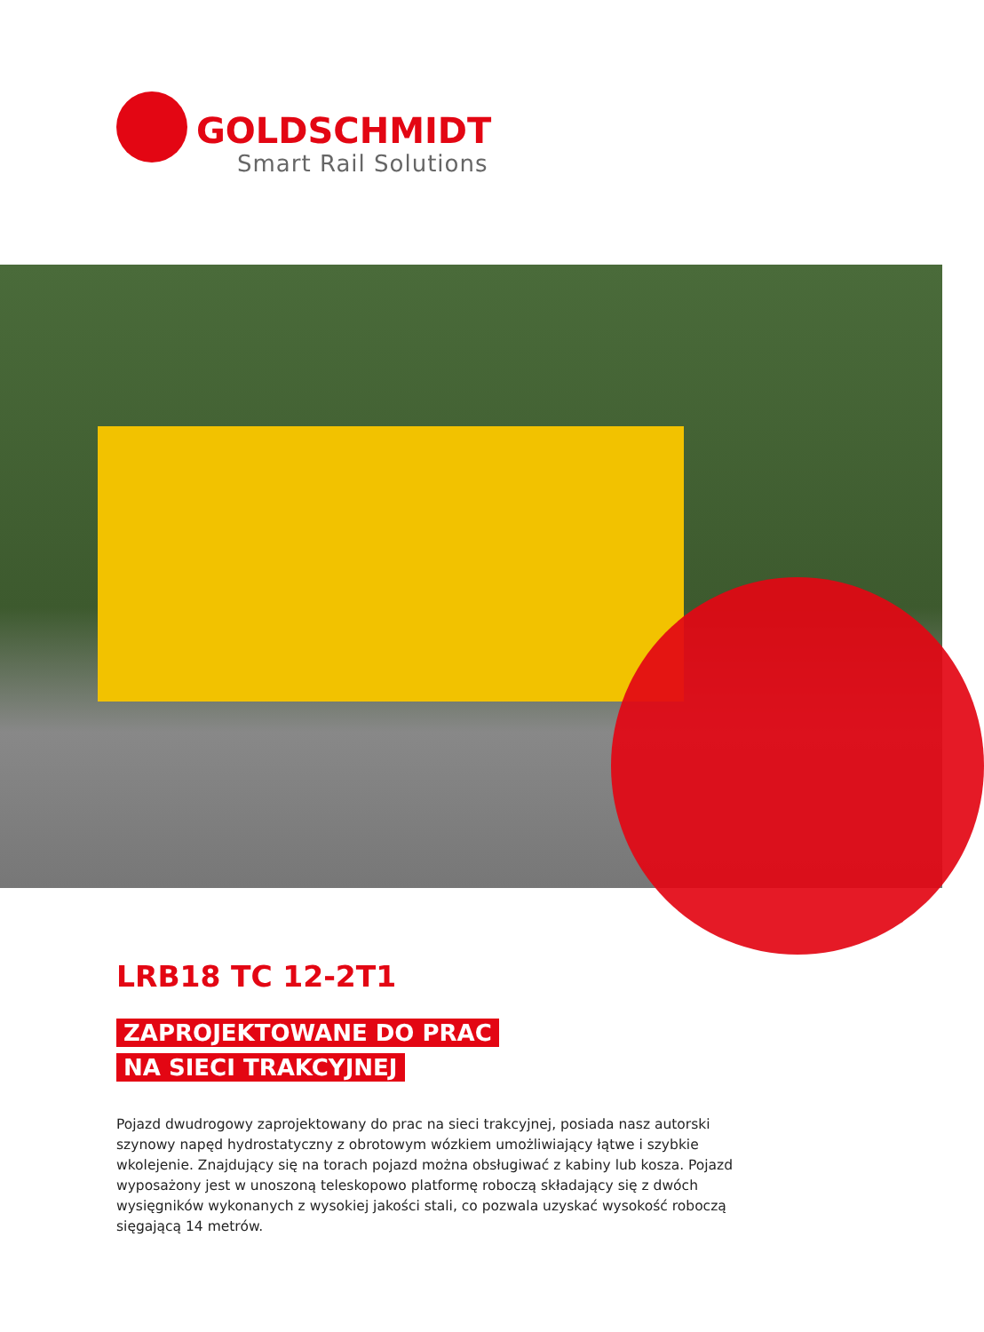GOLDSCHMIDT
Smart Rail Solutions
LRB18 TC 12-2T1
ZAPROJEKTOWANE DO PRAC
NA SIECI TRAKCYJNEJ
Pojazd dwudrogowy zaprojektowany do prac na sieci trakcyjnej, posiada nasz autorski szynowy napęd hydrostatyczny z obrotowym wózkiem umożliwiający łątwe i szybkie wkolejenie. Znajdujący się na torach pojazd można obsługiwać z kabiny lub kosza. Pojazd wyposażony jest w unoszoną teleskopowo platformę roboczą składający się z dwóch wysięgników wykonanych z wysokiej jakości stali, co pozwala uzyskać wysokość roboczą sięgającą 14 metrów.